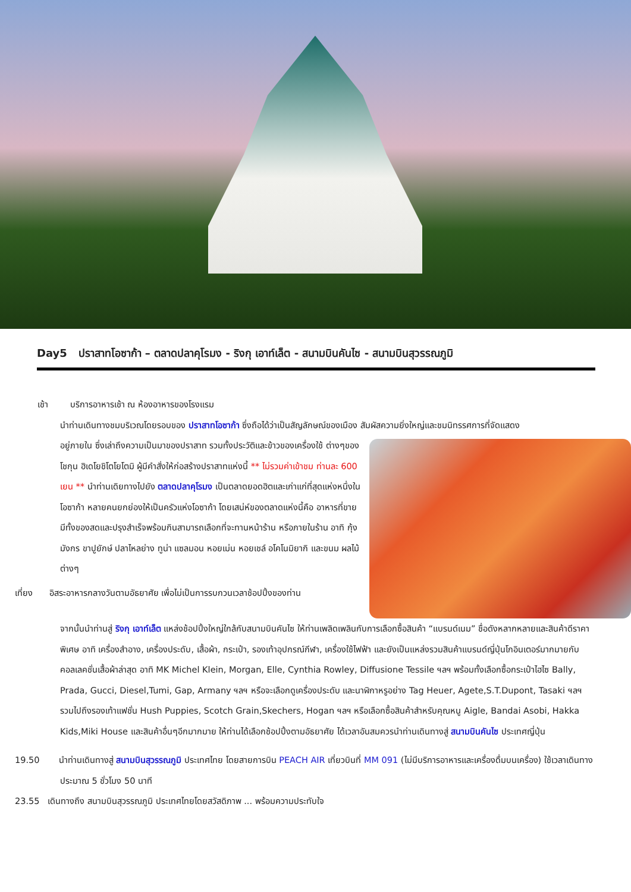Day5 ปราสาทโอซาก้า – ตลาดปลาคุโรมง - ริงกุ เอาท์เล็ต - สนามบินคันไซ - สนามบินสุวรรณภูมิ
เช้า บริการอาหารเช้า ณ ห้องอาหารของโรงแรม
นำท่านเดินทางชมบริเวณโดยรอบของ ปราสาทโอซาก้า ซึ่งถือได้ว่าเป็นสัญลักษณ์ของเมือง สัมผัสความยิ่งใหญ่และชมนิทรรศการที่จัดแสดง
อยู่ภายใน ซึ่งเล่าถึงความเป็นมาของปราสาท รวมทั้งประวัติและข้าวของเครื่องใช้ ต่างๆของโชกุน ฮิเดโยชิโตโยโตมิ ผู้มีคำสั่งให้ก่อสร้างปราสาทแห่งนี้ ** ไม่รวมค่าเข้าชม ท่านละ 600 เยน ** นำท่านเดิยทางไปยัง ตลาดปลาคุโรมง เป็นตลาดยอดฮิตและเก่าแก่ที่สุดแห่งหนึ่งในโอซาก้า หลายคนยกย่องให้เป็นครัวแห่งโอซาก้า โดยเสน่ห์ของตลาดแห่งนี้คือ อาหารที่ขายมีทั้งของสดและปรุงสำเร็จพร้อมกินสามารถเลือกที่จะทานหน้าร้าน หรือภายในร้าน อาทิ กุ้งมังกร ขาปูยักษ์ ปลาไหลย่าง ทูน่า แซลมอน หอยเม่น หอยเชล์ อโคโนมิยากิ และขนม ผลไม้ต่างๆ
เที่ยง อิสระอาหารกลางวันตามอัธยาศัย เพื่อไม่เป็นการรบกวนเวลาช้อปปิ้งของท่าน
จากนั้นนำท่านสู่ ริงกุ เอาท์เล็ต แหล่งช้อปปิ้งใหญ่ใกล้กับสนามบินคันไซ ให้ท่านเพลิดเพลินกับการเลือกซื้อสินค้า “แบรนด์เนม” ชื่อดังหลากหลายและสินค้าดีราคาพิเศษ อาทิ เครื่องสำอาง, เครื่องประดับ, เสื้อผ้า, กระเป๋า, รองเท้าอุปกรณ์กีฬา, เครื่องใช้ไฟฟ้า และยังเป็นแหล่งรวมสินค้าแบรนด์ญี่ปุ่นโกอินเตอร์มากมายกับคอลเลคชั่นเสื้อผ้าล่าสุด อาทิ MK Michel Klein, Morgan, Elle, Cynthia Rowley, Diffusione Tessile ฯลฯ พร้อมทั้งเลือกซื้อกระเป๋าไฮไซ Bally, Prada, Gucci, Diesel,Tumi, Gap, Armany ฯลฯ หรือจะเลือกดูเครื่องประดับ และนาฬิกาหรูอย่าง Tag Heuer, Agete,S.T.Dupont, Tasaki ฯลฯ รวมไปถึงรองเท้าแฟชั่น Hush Puppies, Scotch Grain,Skechers, Hogan ฯลฯ หรือเลือกซื้อสินค้าสำหรับคุณหนู Aigle, Bandai Asobi, Hakka Kids,Miki House และสินค้าอื่นๆอีกมากมาย ให้ท่านได้เลือกช้อปปิ้งตามอัธยาศัย ได้เวลาอันสมควรนำท่านเดินทางสู่ สนามบินคันไซ ประเทศญี่ปุ่น
19.50 นำท่านเดินทางสู่ สนามบินสุวรรณภูมิ ประเทศไทย โดยสายการบิน PEACH AIR เที่ยวบินที่ MM 091 (ไม่มีบริการอาหารและเครื่องดื่มบนเครื่อง) ใช้เวลาเดินทางประมาณ 5 ชั่วโมง 50 นาที
23.55 เดินทางถึง สนามบินสุวรรณภูมิ ประเทศไทยโดยสวัสดิภาพ ... พร้อมความประทับใจ